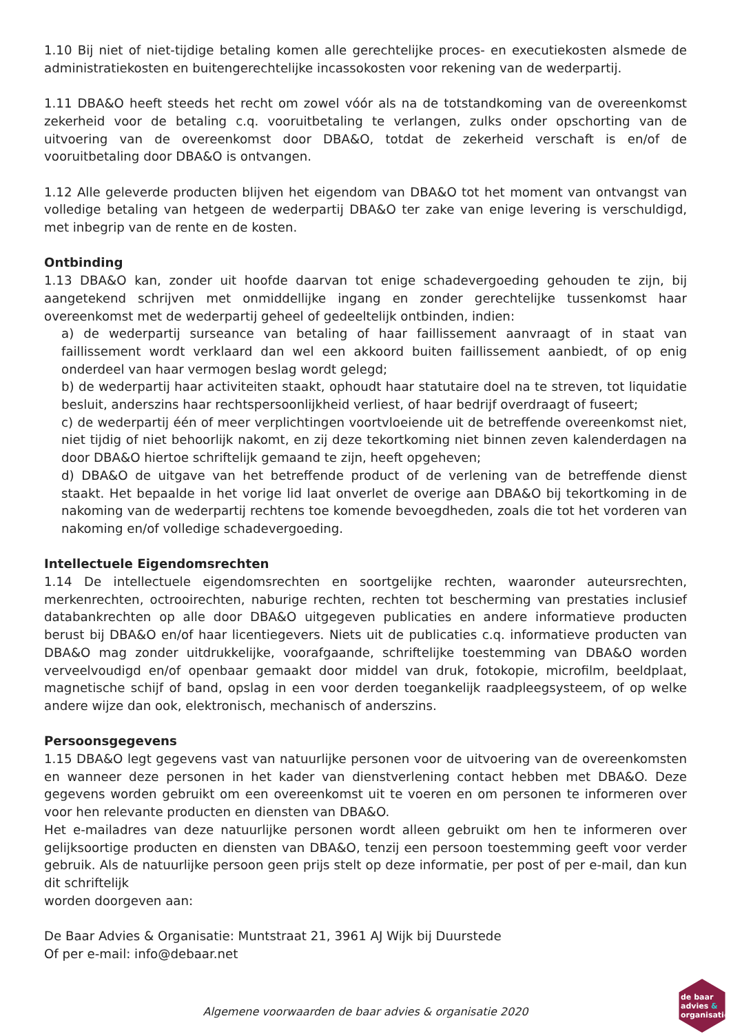1.10 Bij niet of niet-tijdige betaling komen alle gerechtelijke proces- en executiekosten alsmede de administratiekosten en buitengerechtelijke incassokosten voor rekening van de wederpartij.
1.11 DBA&O heeft steeds het recht om zowel vóór als na de totstandkoming van de overeenkomst zekerheid voor de betaling c.q. vooruitbetaling te verlangen, zulks onder opschorting van de uitvoering van de overeenkomst door DBA&O, totdat de zekerheid verschaft is en/of de vooruitbetaling door DBA&O is ontvangen.
1.12 Alle geleverde producten blijven het eigendom van DBA&O tot het moment van ontvangst van volledige betaling van hetgeen de wederpartij DBA&O ter zake van enige levering is verschuldigd, met inbegrip van de rente en de kosten.
Ontbinding
1.13 DBA&O kan, zonder uit hoofde daarvan tot enige schadevergoeding gehouden te zijn, bij aangetekend schrijven met onmiddellijke ingang en zonder gerechtelijke tussenkomst haar overeenkomst met de wederpartij geheel of gedeeltelijk ontbinden, indien:
a) de wederpartij surseance van betaling of haar faillissement aanvraagt of in staat van faillissement wordt verklaard dan wel een akkoord buiten faillissement aanbiedt, of op enig onderdeel van haar vermogen beslag wordt gelegd;
b) de wederpartij haar activiteiten staakt, ophoudt haar statutaire doel na te streven, tot liquidatie besluit, anderszins haar rechtspersoonlijkheid verliest, of haar bedrijf overdraagt of fuseert;
c) de wederpartij één of meer verplichtingen voortvloeiende uit de betreffende overeenkomst niet, niet tijdig of niet behoorlijk nakomt, en zij deze tekortkoming niet binnen zeven kalenderdagen na door DBA&O hiertoe schriftelijk gemaand te zijn, heeft opgeheven;
d) DBA&O de uitgave van het betreffende product of de verlening van de betreffende dienst staakt. Het bepaalde in het vorige lid laat onverlet de overige aan DBA&O bij tekortkoming in de nakoming van de wederpartij rechtens toe komende bevoegdheden, zoals die tot het vorderen van nakoming en/of volledige schadevergoeding.
Intellectuele Eigendomsrechten
1.14 De intellectuele eigendomsrechten en soortgelijke rechten, waaronder auteursrechten, merkenrechten, octrooirechten, naburige rechten, rechten tot bescherming van prestaties inclusief databankrechten op alle door DBA&O uitgegeven publicaties en andere informatieve producten berust bij DBA&O en/of haar licentiegevers. Niets uit de publicaties c.q. informatieve producten van DBA&O mag zonder uitdrukkelijke, voorafgaande, schriftelijke toestemming van DBA&O worden verveelvoudigd en/of openbaar gemaakt door middel van druk, fotokopie, microfilm, beeldplaat, magnetische schijf of band, opslag in een voor derden toegankelijk raadpleegsysteem, of op welke andere wijze dan ook, elektronisch, mechanisch of anderszins.
Persoonsgegevens
1.15 DBA&O legt gegevens vast van natuurlijke personen voor de uitvoering van de overeenkomsten en wanneer deze personen in het kader van dienstverlening contact hebben met DBA&O. Deze gegevens worden gebruikt om een overeenkomst uit te voeren en om personen te informeren over voor hen relevante producten en diensten van DBA&O.
Het e-mailadres van deze natuurlijke personen wordt alleen gebruikt om hen te informeren over gelijksoortige producten en diensten van DBA&O, tenzij een persoon toestemming geeft voor verder gebruik. Als de natuurlijke persoon geen prijs stelt op deze informatie, per post of per e-mail, dan kun dit schriftelijk
worden doorgeven aan:
De Baar Advies & Organisatie: Muntstraat 21, 3961 AJ Wijk bij Duurstede
Of per e-mail: info@debaar.net
Algemene voorwaarden de baar advies & organisatie 2020
de baar
advies &
organisatie